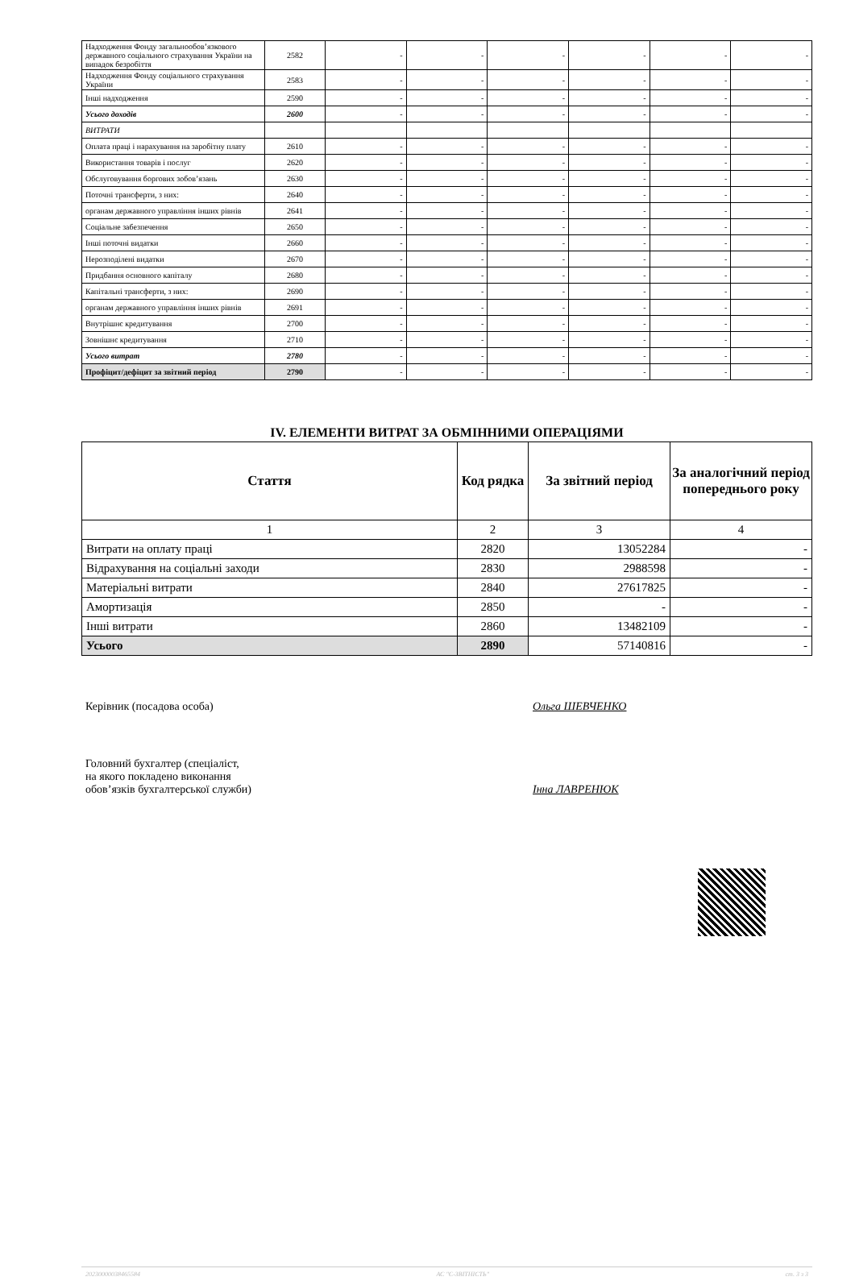| Надходження Фонду загальнообов’язкового державного соціального страхування України на випадок безробіття | 2582 | - | - | - | - | - | - |
| Надходження Фонду соціального страхування України | 2583 | - | - | - | - | - | - |
| Інші надходження | 2590 | - | - | - | - | - | - |
| Усього доходів | 2600 | - | - | - | - | - | - |
| ВИТРАТИ | | | | | | | |
| Оплата праці і нарахування на заробітну плату | 2610 | - | - | - | - | - | - |
| Використання товарів і послуг | 2620 | - | - | - | - | - | - |
| Обслуговування боргових зобов’язань | 2630 | - | - | - | - | - | - |
| Поточні трансферти, з них: | 2640 | - | - | - | - | - | - |
| органам державного управління інших рівнів | 2641 | - | - | - | - | - | - |
| Соціальне забезпечення | 2650 | - | - | - | - | - | - |
| Інші поточні видатки | 2660 | - | - | - | - | - | - |
| Нерозподілені видатки | 2670 | - | - | - | - | - | - |
| Придбання основного капіталу | 2680 | - | - | - | - | - | - |
| Капітальні трансферти, з них: | 2690 | - | - | - | - | - | - |
| органам державного управління інших рівнів | 2691 | - | - | - | - | - | - |
| Внутрішнє кредитування | 2700 | - | - | - | - | - | - |
| Зовнішнє кредитування | 2710 | - | - | - | - | - | - |
| Усього витрат | 2780 | - | - | - | - | - | - |
| Профіцит/дефіцит за звітний період | 2790 | - | - | - | - | - | - |
IV. ЕЛЕМЕНТИ ВИТРАТ ЗА ОБМІННИМИ ОПЕРАЦІЯМИ
| Стаття | Код рядка | За звітний період | За аналогічний період попереднього року |
| --- | --- | --- | --- |
| 1 | 2 | 3 | 4 |
| Витрати на оплату праці | 2820 | 13052284 | - |
| Відрахування на соціальні заходи | 2830 | 2988598 | - |
| Матеріальні витрати | 2840 | 27617825 | - |
| Амортизація | 2850 | - | - |
| Інші витрати | 2860 | 13482109 | - |
| Усього | 2890 | 57140816 | - |
Керівник (посадова особа) Ольга ШЕВЧЕНКО
Головний бухгалтер (спеціаліст,
на якого покладено виконання
обов’язків бухгалтерської служби)
Інна ЛАВРЕНЮК
20230000038465584 АС "Є-ЗВІТНІСТЬ" ст. 3 з 3